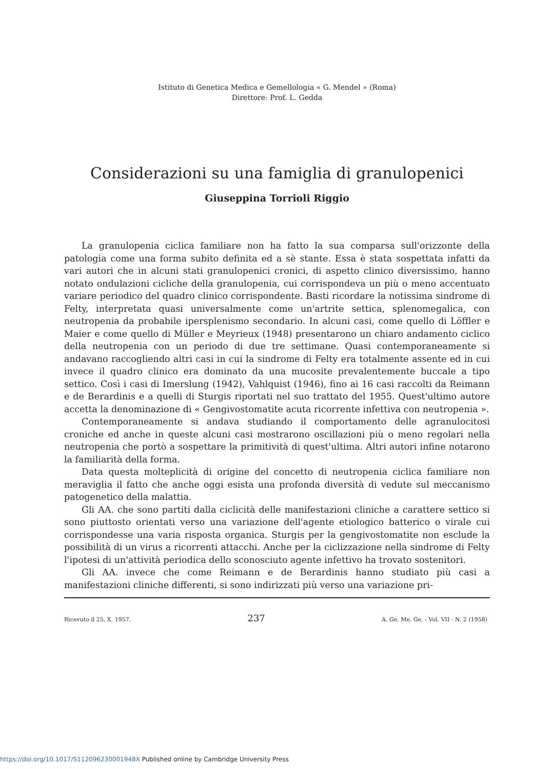Istituto di Genetica Medica e Gemellologia « G. Mendel » (Roma)
Direttore: Prof. L. Gedda
Considerazioni su una famiglia di granulopenici
Giuseppina Torrioli Riggio
La granulopenia ciclica familiare non ha fatto la sua comparsa sull'orizzonte della patologia come una forma subito definita ed a sè stante. Essa è stata sospettata infatti da vari autori che in alcuni stati granulopenici cronici, di aspetto clinico diversissimo, hanno notato ondulazioni cicliche della granulopenia, cui corrispondeva un più o meno accentuato variare periodico del quadro clinico corrispondente. Basti ricordare la notissima sindrome di Felty, interpretata quasi universalmente come un'artrite settica, splenomegalica, con neutropenia da probabile ipersplenismo secondario. In alcuni casi, come quello di Löffler e Maier e come quello di Müller e Meyrieux (1948) presentarono un chiaro andamento ciclico della neutropenia con un periodo di due tre settimane. Quasi contemporaneamente si andavano raccogliendo altri casi in cui la sindrome di Felty era totalmente assente ed in cui invece il quadro clinico era dominato da una mucosite prevalentemente buccale a tipo settico. Così i casi di Imerslung (1942), Vahlquist (1946), fino ai 16 casi raccolti da Reimann e de Berardinis e a quelli di Sturgis riportati nel suo trattato del 1955. Quest'ultimo autore accetta la denominazione di « Gengivostomatite acuta ricorrente infettiva con neutropenia ».
Contemporaneamente si andava studiando il comportamento delle agranulocitosi croniche ed anche in queste alcuni casi mostrarono oscillazioni più o meno regolari nella neutropenia che portò a sospettare la primitività di quest'ultima. Altri autori infine notarono la familiarità della forma.
Data questa molteplicità di origine del concetto di neutropenia ciclica familiare non meraviglia il fatto che anche oggi esista una profonda diversità di vedute sul meccanismo patogenetico della malattia.
Gli AA. che sono partiti dalla ciclicità delle manifestazioni cliniche a carattere settico si sono piuttosto orientati verso una variazione dell'agente etiologico batterico o virale cui corrispondesse una varia risposta organica. Sturgis per la gengivostomatite non esclude la possibilità di un virus a ricorrenti attacchi. Anche per la ciclizzazione nella sindrome di Felty l'ipotesi di un'attività periodica dello sconosciuto agente infettivo ha trovato sostenitori.
Gli AA. invece che come Reimann e de Berardinis hanno studiato più casi a manifestazioni cliniche differenti, si sono indirizzati più verso una variazione pri-
Ricevuto il 25. X. 1957. 237 A. Ge. Me. Ge. - Vol. VII - N. 2 (1958)
https://doi.org/10.1017/S112096230001948X Published online by Cambridge University Press